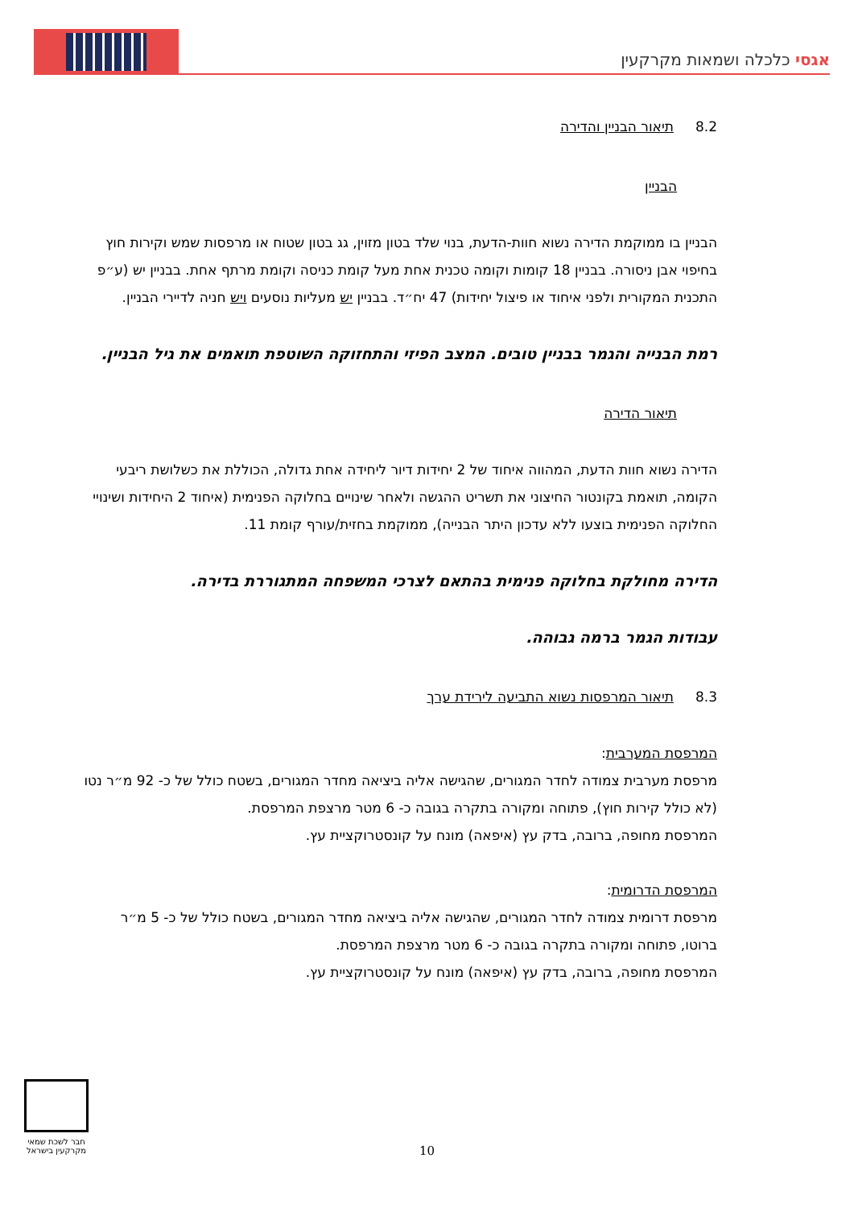אגסי כלכלה ושמאות מקרקעין
8.2 תיאור הבניין והדירה
הבניין
הבניין בו ממוקמת הדירה נשוא חוות-הדעת, בנוי שלד בטון מזוין, גג בטון שטוח או מרפסות שמש וקירות חוץ בחיפוי אבן ניסורה. בבניין 18 קומות וקומה טכנית אחת מעל קומת כניסה וקומת מרתף אחת. בבניין יש (ע״פ התכנית המקורית ולפני איחוד או פיצול יחידות) 47 יח״ד. בבניין יש מעליות נוסעים ויש חניה לדיירי הבניין.
רמת הבנייה והגמר בבניין טובים. המצב הפיזי והתחזוקה השוטפת תואמים את גיל הבניין.
תיאור הדירה
הדירה נשוא חוות הדעת, המהווה איחוד של 2 יחידות דיור ליחידה אחת גדולה, הכוללת את כשלושת ריבעי הקומה, תואמת בקונטור החיצוני את תשריט ההגשה ולאחר שינויים בחלוקה הפנימית (איחוד 2 היחידות ושינויי החלוקה הפנימית בוצעו ללא עדכון היתר הבנייה), ממוקמת בחזית/עורף קומת 11.
הדירה מחולקת בחלוקה פנימית בהתאם לצרכי המשפחה המתגוררת בדירה.
עבודות הגמר ברמה גבוהה.
8.3 תיאור המרפסות נשוא התביעה לירידת ערך
המרפסת המערבית:
מרפסת מערבית צמודה לחדר המגורים, שהגישה אליה ביציאה מחדר המגורים, בשטח כולל של כ- 92 מ״ר נטו (לא כולל קירות חוץ), פתוחה ומקורה בתקרה בגובה כ- 6 מטר מרצפת המרפסת.
המרפסת מחופה, ברובה, בדק עץ (איפאה) מונח על קונסטרוקציית עץ.
המרפסת הדרומית:
מרפסת דרומית צמודה לחדר המגורים, שהגישה אליה ביציאה מחדר המגורים, בשטח כולל של כ- 5 מ״ר ברוטו, פתוחה ומקורה בתקרה בגובה כ- 6 מטר מרצפת המרפסת.
המרפסת מחופה, ברובה, בדק עץ (איפאה) מונח על קונסטרוקציית עץ.
חבר לשכת שמאי מקרקעין בישראל
10